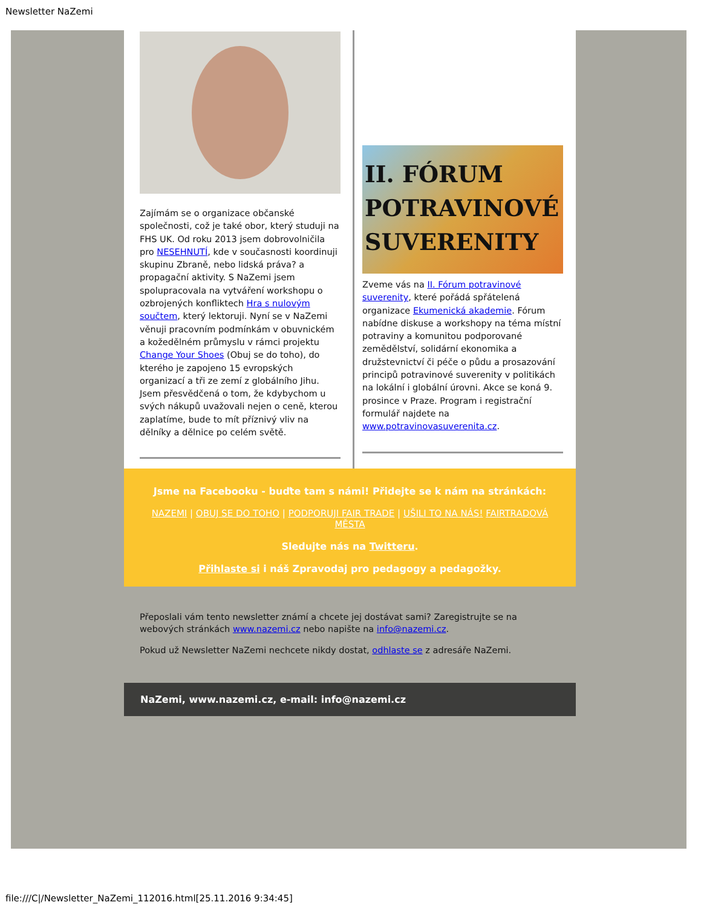Newsletter NaZemi
Zajímám se o organizace občanské společnosti, což je také obor, který studuji na FHS UK. Od roku 2013 jsem dobrovolničila pro NESEHNUTÍ, kde v současnosti koordinuji skupinu Zbraně, nebo lidská práva? a propagační aktivity. S NaZemi jsem spolupracovala na vytváření workshopu o ozbrojených konfliktech Hra s nulovým součtem, který lektoruji. Nyní se v NaZemi věnuji pracovním podmínkám v obuvnickém a kožedělném průmyslu v rámci projektu Change Your Shoes (Obuj se do toho), do kterého je zapojeno 15 evropských organizací a tři ze zemí z globálního Jihu. Jsem přesvědčená o tom, že kdybychom u svých nákupů uvažovali nejen o ceně, kterou zaplatíme, bude to mít příznivý vliv na dělníky a dělnice po celém světě.
II. FÓRUM POTRAVINOVÉ SUVERENITY
Zveme vás na II. Fórum potravinové suverenity, které pořádá spřátelená organizace Ekumenická akademie. Fórum nabídne diskuse a workshopy na téma místní potraviny a komunitou podporované zemědělství, solidární ekonomika a družstevnictví či péče o půdu a prosazování principů potravinové suverenity v politikách na lokální i globální úrovni. Akce se koná 9. prosince v Praze. Program i registrační formulář najdete na www.potravinovasuverenita.cz.
Jsme na Facebooku - buďte tam s námi! Přidejte se k nám na stránkách:
NAZEMI | OBUJ SE DO TOHO | PODPORUJI FAIR TRADE | UŠILI TO NA NÁS! FAIRTRADOVÁ MĚSTA
Sledujte nás na Twitteru.
Přihlaste si i náš Zpravodaj pro pedagogy a pedagožky.
Přeposlali vám tento newsletter známí a chcete jej dostávat sami? Zaregistrujte se na webových stránkách www.nazemi.cz nebo napište na info@nazemi.cz.
Pokud už Newsletter NaZemi nechcete nikdy dostat, odhlaste se z adresáře NaZemi.
NaZemi, www.nazemi.cz, e-mail: info@nazemi.cz
file:///C|/Newsletter_NaZemi_112016.html[25.11.2016 9:34:45]